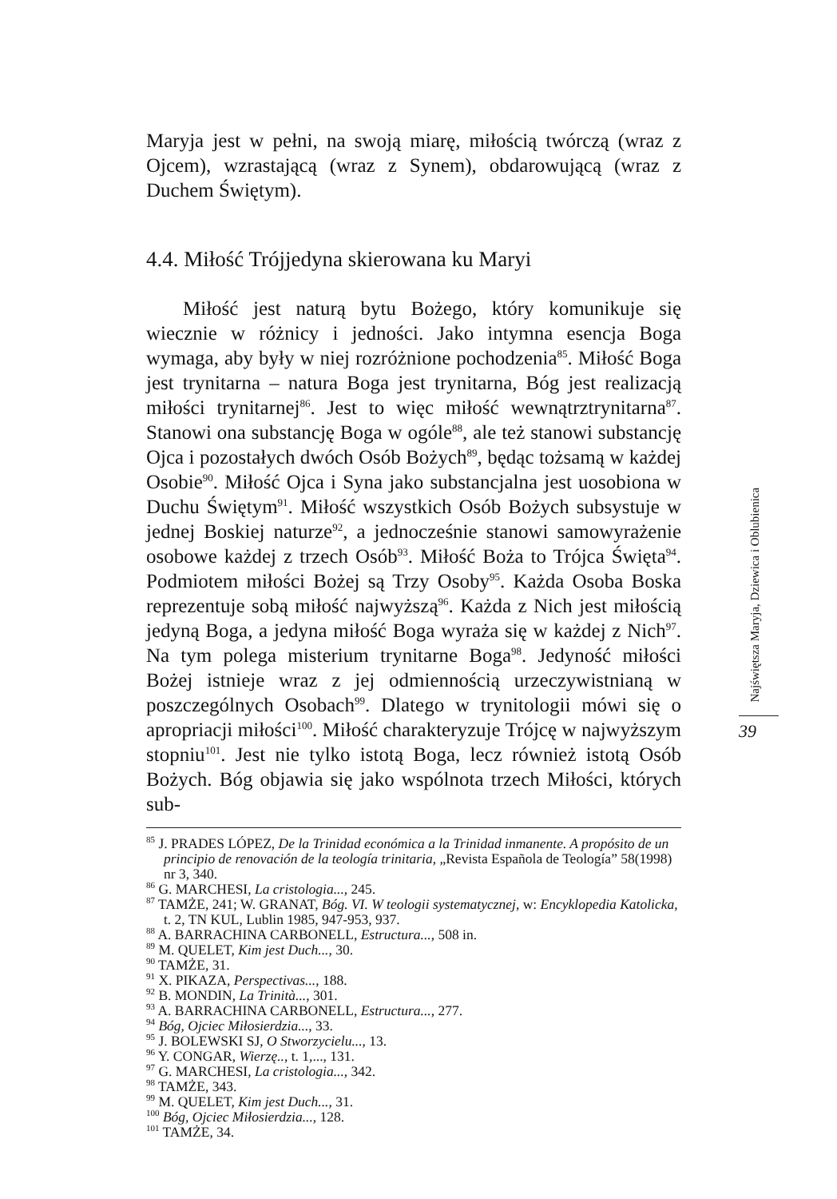Maryja jest w pełni, na swoją miarę, miłością twórczą (wraz z Ojcem), wzrastającą (wraz z Synem), obdarowującą (wraz z Duchem Świętym).
4.4. Miłość Trójjedyna skierowana ku Maryi
Miłość jest naturą bytu Bożego, który komunikuje się wiecznie w różnicy i jedności. Jako intymna esencja Boga wymaga, aby były w niej rozróżnione pochodzenia<sup>85</sup>. Miłość Boga jest trynitarna – natura Boga jest trynitarna, Bóg jest realizacją miłości trynitarnej<sup>86</sup>. Jest to więc miłość wewnątrztrynitarna<sup>87</sup>. Stanowi ona substancję Boga w ogóle<sup>88</sup>, ale też stanowi substancję Ojca i pozostałych dwóch Osób Bożych<sup>89</sup>, będąc tożsamą w każdej Osobie<sup>90</sup>. Miłość Ojca i Syna jako substancjalna jest uosobiona w Duchu Świętym<sup>91</sup>. Miłość wszystkich Osób Bożych subsystuje w jednej Boskiej naturze<sup>92</sup>, a jednocześnie stanowi samowyrażenie osobowe każdej z trzech Osób<sup>93</sup>. Miłość Boża to Trójca Święta<sup>94</sup>. Podmiotem miłości Bożej są Trzy Osoby<sup>95</sup>. Każda Osoba Boska reprezentuje sobą miłość najwyższą<sup>96</sup>. Każda z Nich jest miłością jedyną Boga, a jedyna miłość Boga wyraża się w każdej z Nich<sup>97</sup>. Na tym polega misterium trynitarne Boga<sup>98</sup>. Jedyność miłości Bożej istnieje wraz z jej odmiennością urzeczywistnianą w poszczególnych Osobach<sup>99</sup>. Dlatego w trynitologii mówi się o apropriacji miłości<sup>100</sup>. Miłość charakteryzuje Trójcę w najwyższym stopniu<sup>101</sup>. Jest nie tylko istotą Boga, lecz również istotą Osób Bożych. Bóg objawia się jako wspólnota trzech Miłości, których sub-
<sup>85</sup> J. PRADES LÓPEZ, De la Trinidad económica a la Trinidad inmanente. A propósito de un principio de renovación de la teología trinitaria, „Revista Española de Teología” 58(1998) nr 3, 340.
<sup>86</sup> G. MARCHESI, La cristologia..., 245.
<sup>87</sup> TAMŻE, 241; W. GRANAT, Bóg. VI. W teologii systematycznej, w: Encyklopedia Katolicka, t. 2, TN KUL, Lublin 1985, 947-953, 937.
<sup>88</sup> A. BARRACHINA CARBONELL, Estructura..., 508 in.
<sup>89</sup> M. QUELET, Kim jest Duch..., 30.
<sup>90</sup> TAMŻE, 31.
<sup>91</sup> X. PIKAZA, Perspectivas..., 188.
<sup>92</sup> B. MONDIN, La Trinità..., 301.
<sup>93</sup> A. BARRACHINA CARBONELL, Estructura..., 277.
<sup>94</sup> Bóg, Ojciec Miłosierdzia..., 33.
<sup>95</sup> J. BOLEWSKI SJ, O Stworzycielu..., 13.
<sup>96</sup> Y. CONGAR, Wierzę.., t. 1,..., 131.
<sup>97</sup> G. MARCHESI, La cristologia..., 342.
<sup>98</sup> TAMŻE, 343.
<sup>99</sup> M. QUELET, Kim jest Duch..., 31.
<sup>100</sup> Bóg, Ojciec Miłosierdzia..., 128.
<sup>101</sup> TAMŻE, 34.
Najświętsza Maryja, Dziewica i Oblubienica
39